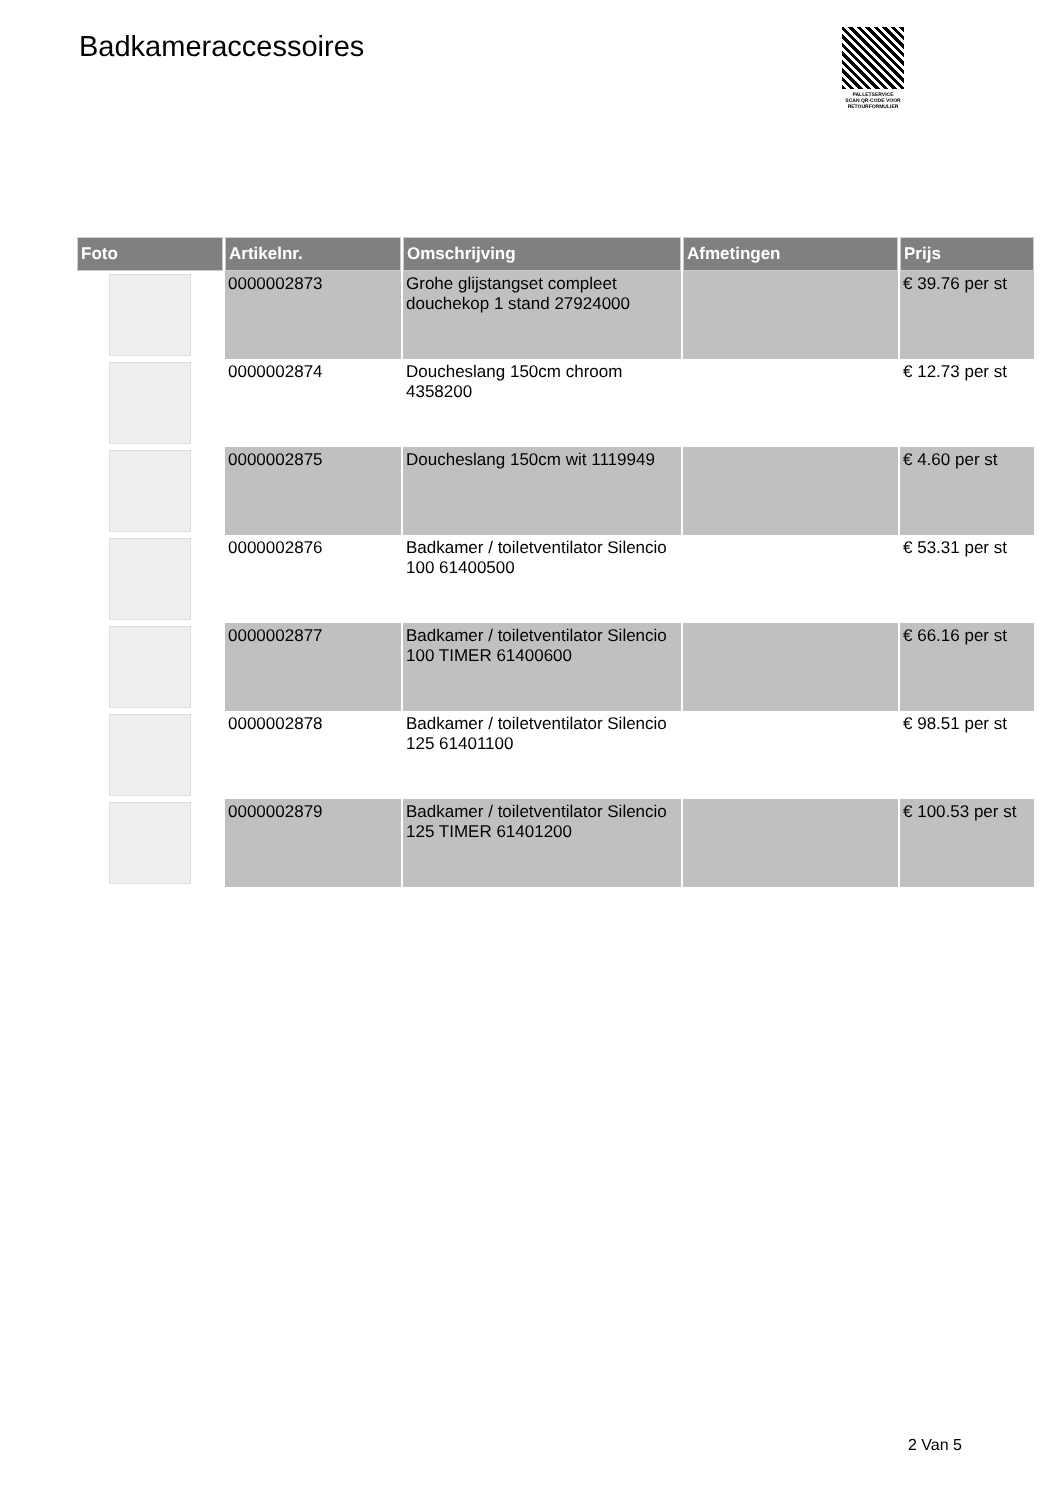Badkameraccessoires
PALLETSERVICE
SCAN QR-CODE VOOR RETOURFORMULIER
| Foto | Artikelnr. | Omschrijving | Afmetingen | Prijs |
| --- | --- | --- | --- | --- |
| | 0000002873 | Grohe glijstangset compleet douchekop 1 stand 27924000 | | € 39.76 per st |
| | 0000002874 | Doucheslang 150cm chroom 4358200 | | € 12.73 per st |
| | 0000002875 | Doucheslang 150cm wit 1119949 | | € 4.60 per st |
| | 0000002876 | Badkamer / toiletventilator Silencio 100 61400500 | | € 53.31 per st |
| | 0000002877 | Badkamer / toiletventilator Silencio 100 TIMER 61400600 | | € 66.16 per st |
| | 0000002878 | Badkamer / toiletventilator Silencio 125 61401100 | | € 98.51 per st |
| | 0000002879 | Badkamer / toiletventilator Silencio 125 TIMER 61401200 | | € 100.53 per st |
2 Van 5